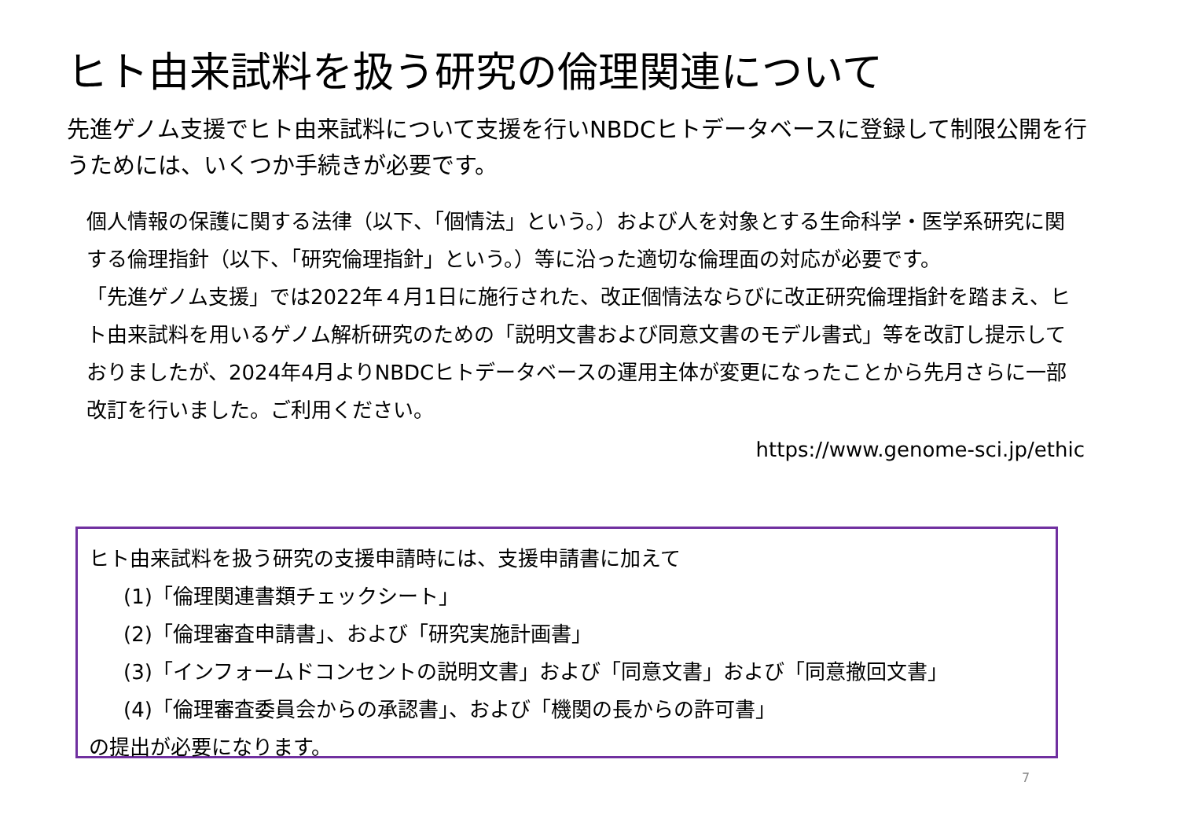ヒト由来試料を扱う研究の倫理関連について
先進ゲノム支援でヒト由来試料について支援を行いNBDCヒトデータベースに登録して制限公開を行うためには、いくつか手続きが必要です。
個人情報の保護に関する法律（以下、「個情法」という。）および人を対象とする生命科学・医学系研究に関する倫理指針（以下、「研究倫理指針」という。）等に沿った適切な倫理面の対応が必要です。
「先進ゲノム支援」では2022年４月1日に施行された、改正個情法ならびに改正研究倫理指針を踏まえ、ヒト由来試料を用いるゲノム解析研究のための「説明文書および同意文書のモデル書式」等を改訂し提示しておりましたが、2024年4月よりNBDCヒトデータベースの運用主体が変更になったことから先月さらに一部改訂を行いました。ご利用ください。
https://www.genome-sci.jp/ethic
ヒト由来試料を扱う研究の支援申請時には、支援申請書に加えて
(1)「倫理関連書類チェックシート」
(2)「倫理審査申請書」、および「研究実施計画書」
(3)「インフォームドコンセントの説明文書」および「同意文書」および「同意撤回文書」
(4)「倫理審査委員会からの承認書」、および「機関の長からの許可書」
の提出が必要になります。
7